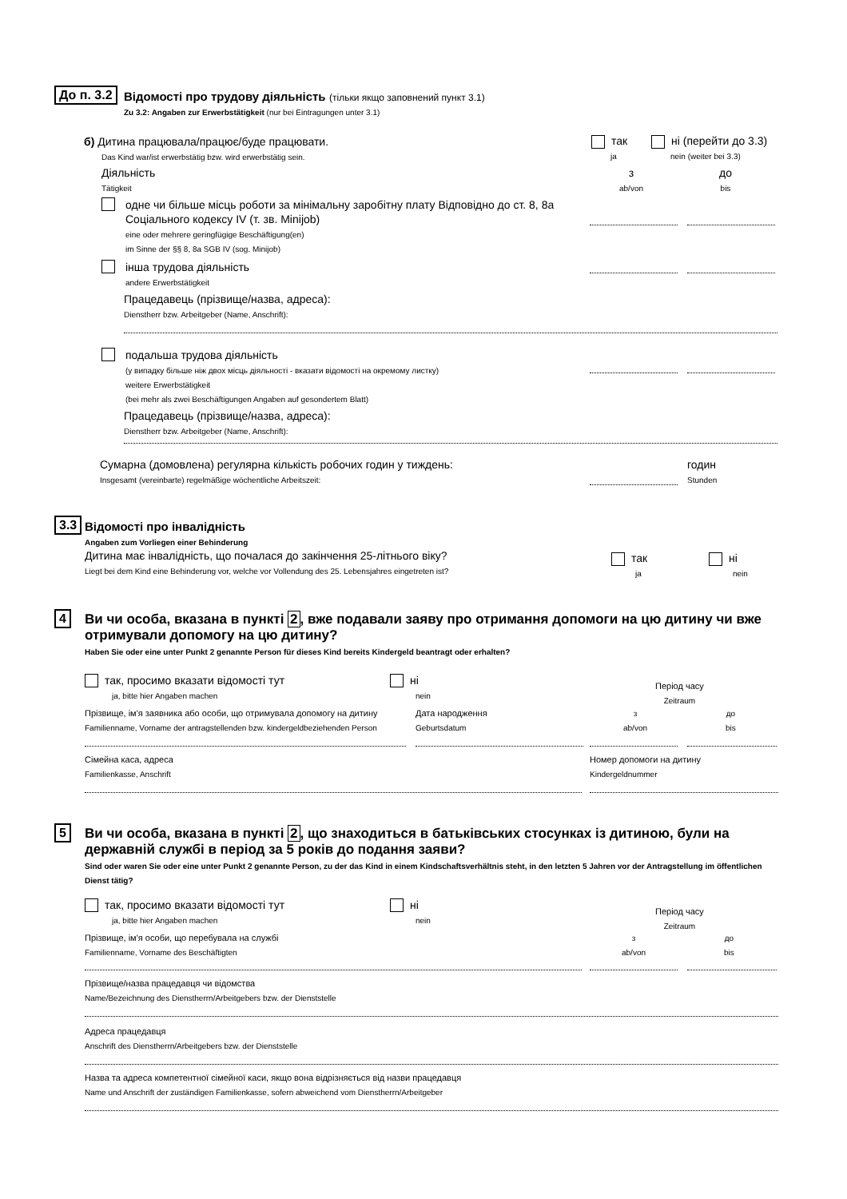До п. 3.2
Відомості про трудову діяльність (тільки якщо заповнений пункт 3.1)
Zu 3.2: Angaben zur Erwerbstätigkeit (nur bei Eintragungen unter 3.1)
б) Дитина працювала/працює/буде працювати.
Das Kind war/ist erwerbstätig bzw. wird erwerbstätig sein.
так
ja
ні (перейти до 3.3)
nein (weiter bei 3.3)
Діяльність
Tätigkeit
з
ab/von
до
bis
одне чи більше місць роботи за мінімальну заробітну плату Відповідно до ст. 8, 8а Соціального кодексу IV (т. зв. Minijob)
eine oder mehrere geringfügige Beschäftigung(en)
im Sinne der §§ 8, 8a SGB IV (sog. Minijob)
інша трудова діяльність
andere Erwerbstätigkeit
Працедавець (прізвище/назва, адреса):
Dienstherr bzw. Arbeitgeber (Name, Anschrift):
подальша трудова діяльність
(у випадку більше ніж двох місць діяльності - вказати відомості на окремому листку)
weitere Erwerbstätigkeit
(bei mehr als zwei Beschäftigungen Angaben auf gesondertem Blatt)
Працедавець (прізвище/назва, адреса):
Dienstherr bzw. Arbeitgeber (Name, Anschrift):
Сумарна (домовлена) регулярна кількість робочих годин у тиждень:
Insgesamt (vereinbarte) regelmäßige wöchentliche Arbeitszeit:
годин
Stunden
3.3
Відомості про інвалідність
Angaben zum Vorliegen einer Behinderung
Дитина має інвалідність, що почалася до закінчення 25-літнього віку?
Liegt bei dem Kind eine Behinderung vor, welche vor Vollendung des 25. Lebensjahres eingetreten ist?
так
ja
ні
nein
4
Ви чи особа, вказана в пункті 2, вже подавали заяву про отримання допомоги на цю дитину чи вже отримували допомогу на цю дитину?
Haben Sie oder eine unter Punkt 2 genannte Person für dieses Kind bereits Kindergeld beantragt oder erhalten?
так, просимо вказати відомості тут
ja, bitte hier Angaben machen
ні
nein
Період часу
Zeitraum
Прізвище, ім'я заявника або особи, що отримувала допомогу на дитину
Familienname, Vorname der antragstellenden bzw. kindergeldbeziehenden Person
Дата народження
Geburtsdatum
з
ab/von
до
bis
Сімейна каса, адреса
Familienkasse, Anschrift
Номер допомоги на дитину
Kindergeldnummer
5
Ви чи особа, вказана в пункті 2, що знаходиться в батьківських стосунках із дитиною, були на державній службі в період за 5 років до подання заяви?
Sind oder waren Sie oder eine unter Punkt 2 genannte Person, zu der das Kind in einem Kindschaftsverhältnis steht, in den letzten 5 Jahren vor der Antragstellung im öffentlichen Dienst tätig?
так, просимо вказати відомості тут
ja, bitte hier Angaben machen
ні
nein
Період часу
Zeitraum
Прізвище, ім'я особи, що перебувала на службі
Familienname, Vorname des Beschäftigten
з
ab/von
до
bis
Прізвище/назва працедавця чи відомства
Name/Bezeichnung des Dienstherrn/Arbeitgebers bzw. der Dienststelle
Адреса працедавця
Anschrift des Dienstherrn/Arbeitgebers bzw. der Dienststelle
Назва та адреса компетентної сімейної каси, якщо вона відрізняється від назви працедавця
Name und Anschrift der zuständigen Familienkasse, sofern abweichend vom Dienstherrn/Arbeitgeber